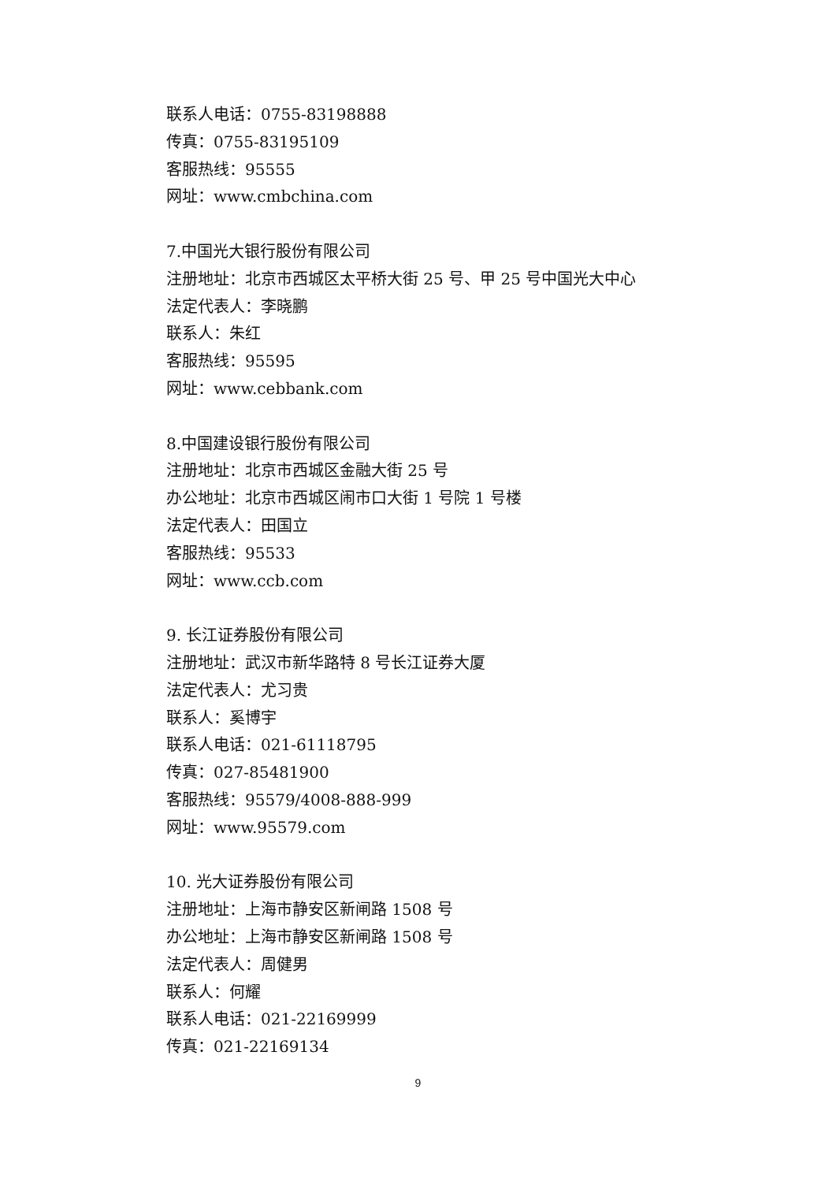联系人电话：0755-83198888
传真：0755-83195109
客服热线：95555
网址：www.cmbchina.com
7.中国光大银行股份有限公司
注册地址：北京市西城区太平桥大街 25 号、甲 25 号中国光大中心
法定代表人：李晓鹏
联系人：朱红
客服热线：95595
网址：www.cebbank.com
8.中国建设银行股份有限公司
注册地址：北京市西城区金融大街 25 号
办公地址：北京市西城区闹市口大街 1 号院 1 号楼
法定代表人：田国立
客服热线：95533
网址：www.ccb.com
9. 长江证券股份有限公司
注册地址：武汉市新华路特 8 号长江证券大厦
法定代表人：尤习贵
联系人：奚博宇
联系人电话：021-61118795
传真：027-85481900
客服热线：95579/4008-888-999
网址：www.95579.com
10. 光大证券股份有限公司
注册地址：上海市静安区新闸路 1508 号
办公地址：上海市静安区新闸路 1508 号
法定代表人：周健男
联系人：何耀
联系人电话：021-22169999
传真：021-22169134
9